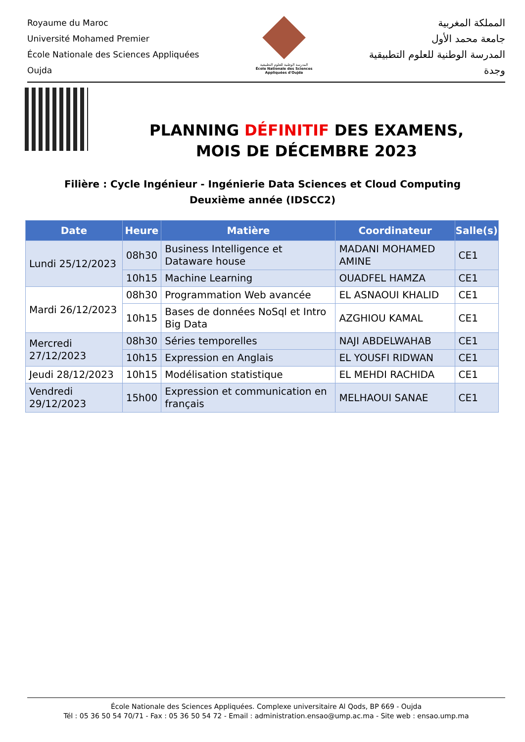Royaume du Maroc
Université Mohamed Premier
École Nationale des Sciences Appliquées
Oujda
المدرسة الوطنية للعلوم التطبيقية
École Nationale des Sciences Appliquées d'Oujda
المملكة المغربية
جامعة محمد الأول
المدرسة الوطنية للعلوم التطبيقية
وجدة
PLANNING DÉFINITIF DES EXAMENS,
MOIS DE DÉCEMBRE 2023
Filière : Cycle Ingénieur - Ingénierie Data Sciences et Cloud Computing
Deuxième année (IDSCC2)
| Date | Heure | Matière | Coordinateur | Salle(s) |
| --- | --- | --- | --- | --- |
| Lundi 25/12/2023 | 08h30 | Business Intelligence et Dataware house | MADANI MOHAMED AMINE | CE1 |
| | 10h15 | Machine Learning | OUADFEL HAMZA | CE1 |
| Mardi 26/12/2023 | 08h30 | Programmation Web avancée | EL ASNAOUI KHALID | CE1 |
| | 10h15 | Bases de données NoSql et Intro Big Data | AZGHIOU KAMAL | CE1 |
| Mercredi 27/12/2023 | 08h30 | Séries temporelles | NAJI ABDELWAHAB | CE1 |
| | 10h15 | Expression en Anglais | EL YOUSFI RIDWAN | CE1 |
| Jeudi 28/12/2023 | 10h15 | Modélisation statistique | EL MEHDI RACHIDA | CE1 |
| Vendredi 29/12/2023 | 15h00 | Expression et communication en français | MELHAOUI SANAE | CE1 |
École Nationale des Sciences Appliquées. Complexe universitaire Al Qods, BP 669 - Oujda
Tél : 05 36 50 54 70/71 - Fax : 05 36 50 54 72 - Email : administration.ensao@ump.ac.ma - Site web : ensao.ump.ma